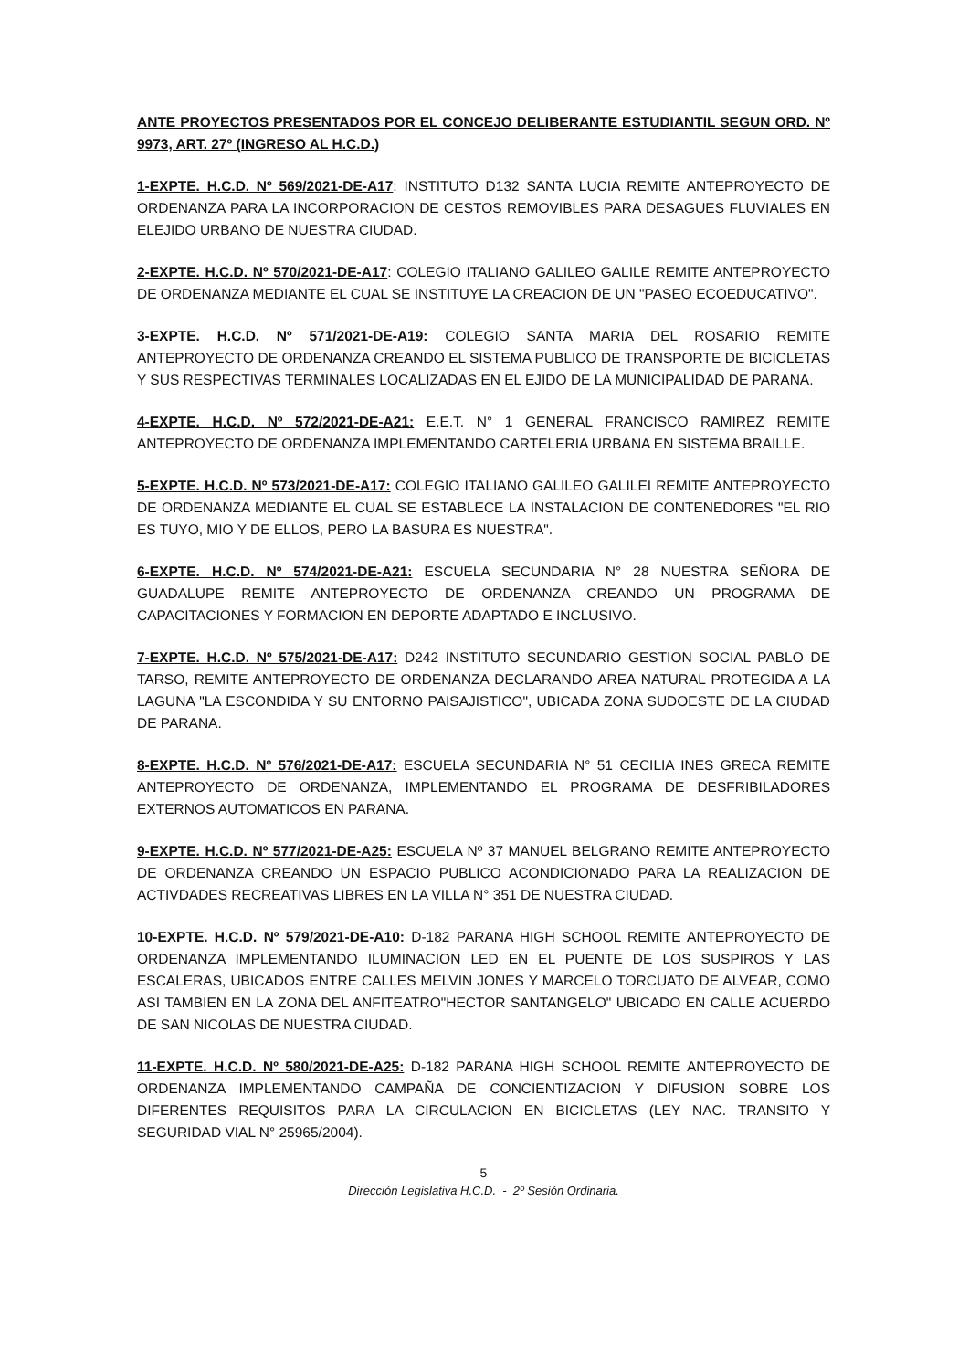ANTE PROYECTOS PRESENTADOS POR EL CONCEJO DELIBERANTE ESTUDIANTIL SEGUN ORD. Nº 9973, ART. 27º (INGRESO AL H.C.D.)
1-EXPTE. H.C.D. Nº 569/2021-DE-A17: INSTITUTO D132 SANTA LUCIA REMITE ANTEPROYECTO DE ORDENANZA PARA LA INCORPORACION DE CESTOS REMOVIBLES PARA DESAGUES FLUVIALES EN ELEJIDO URBANO DE NUESTRA CIUDAD.
2-EXPTE. H.C.D. Nº 570/2021-DE-A17: COLEGIO ITALIANO GALILEO GALILE REMITE ANTEPROYECTO DE ORDENANZA MEDIANTE EL CUAL SE INSTITUYE LA CREACION DE UN "PASEO ECOEDUCATIVO".
3-EXPTE. H.C.D. Nº 571/2021-DE-A19: COLEGIO SANTA MARIA DEL ROSARIO REMITE ANTEPROYECTO DE ORDENANZA CREANDO EL SISTEMA PUBLICO DE TRANSPORTE DE BICICLETAS Y SUS RESPECTIVAS TERMINALES LOCALIZADAS EN EL EJIDO DE LA MUNICIPALIDAD DE PARANA.
4-EXPTE. H.C.D. Nº 572/2021-DE-A21: E.E.T. N° 1 GENERAL FRANCISCO RAMIREZ REMITE ANTEPROYECTO DE ORDENANZA IMPLEMENTANDO CARTELERIA URBANA EN SISTEMA BRAILLE.
5-EXPTE. H.C.D. Nº 573/2021-DE-A17: COLEGIO ITALIANO GALILEO GALILEI REMITE ANTEPROYECTO DE ORDENANZA MEDIANTE EL CUAL SE ESTABLECE LA INSTALACION DE CONTENEDORES "EL RIO ES TUYO, MIO Y DE ELLOS, PERO LA BASURA ES NUESTRA".
6-EXPTE. H.C.D. Nº 574/2021-DE-A21: ESCUELA SECUNDARIA N° 28 NUESTRA SEÑORA DE GUADALUPE REMITE ANTEPROYECTO DE ORDENANZA CREANDO UN PROGRAMA DE CAPACITACIONES Y FORMACION EN DEPORTE ADAPTADO E INCLUSIVO.
7-EXPTE. H.C.D. Nº 575/2021-DE-A17: D242 INSTITUTO SECUNDARIO GESTION SOCIAL PABLO DE TARSO, REMITE ANTEPROYECTO DE ORDENANZA DECLARANDO AREA NATURAL PROTEGIDA A LA LAGUNA "LA ESCONDIDA Y SU ENTORNO PAISAJISTICO", UBICADA ZONA SUDOESTE DE LA CIUDAD DE PARANA.
8-EXPTE. H.C.D. Nº 576/2021-DE-A17: ESCUELA SECUNDARIA N° 51 CECILIA INES GRECA REMITE ANTEPROYECTO DE ORDENANZA, IMPLEMENTANDO EL PROGRAMA DE DESFRIBILADORES EXTERNOS AUTOMATICOS EN PARANA.
9-EXPTE. H.C.D. Nº 577/2021-DE-A25: ESCUELA Nº 37 MANUEL BELGRANO REMITE ANTEPROYECTO DE ORDENANZA CREANDO UN ESPACIO PUBLICO ACONDICIONADO PARA LA REALIZACION DE ACTIVDADES RECREATIVAS LIBRES EN LA VILLA N° 351 DE NUESTRA CIUDAD.
10-EXPTE. H.C.D. Nº 579/2021-DE-A10: D-182 PARANA HIGH SCHOOL REMITE ANTEPROYECTO DE ORDENANZA IMPLEMENTANDO ILUMINACION LED EN EL PUENTE DE LOS SUSPIROS Y LAS ESCALERAS, UBICADOS ENTRE CALLES MELVIN JONES Y MARCELO TORCUATO DE ALVEAR, COMO ASI TAMBIEN EN LA ZONA DEL ANFITEATRO"HECTOR SANTANGELO" UBICADO EN CALLE ACUERDO DE SAN NICOLAS DE NUESTRA CIUDAD.
11-EXPTE. H.C.D. Nº 580/2021-DE-A25: D-182 PARANA HIGH SCHOOL REMITE ANTEPROYECTO DE ORDENANZA IMPLEMENTANDO CAMPAÑA DE CONCIENTIZACION Y DIFUSION SOBRE LOS DIFERENTES REQUISITOS PARA LA CIRCULACION EN BICICLETAS (LEY NAC. TRANSITO Y SEGURIDAD VIAL N° 25965/2004).
5
Dirección Legislativa H.C.D. - 2º Sesión Ordinaria.